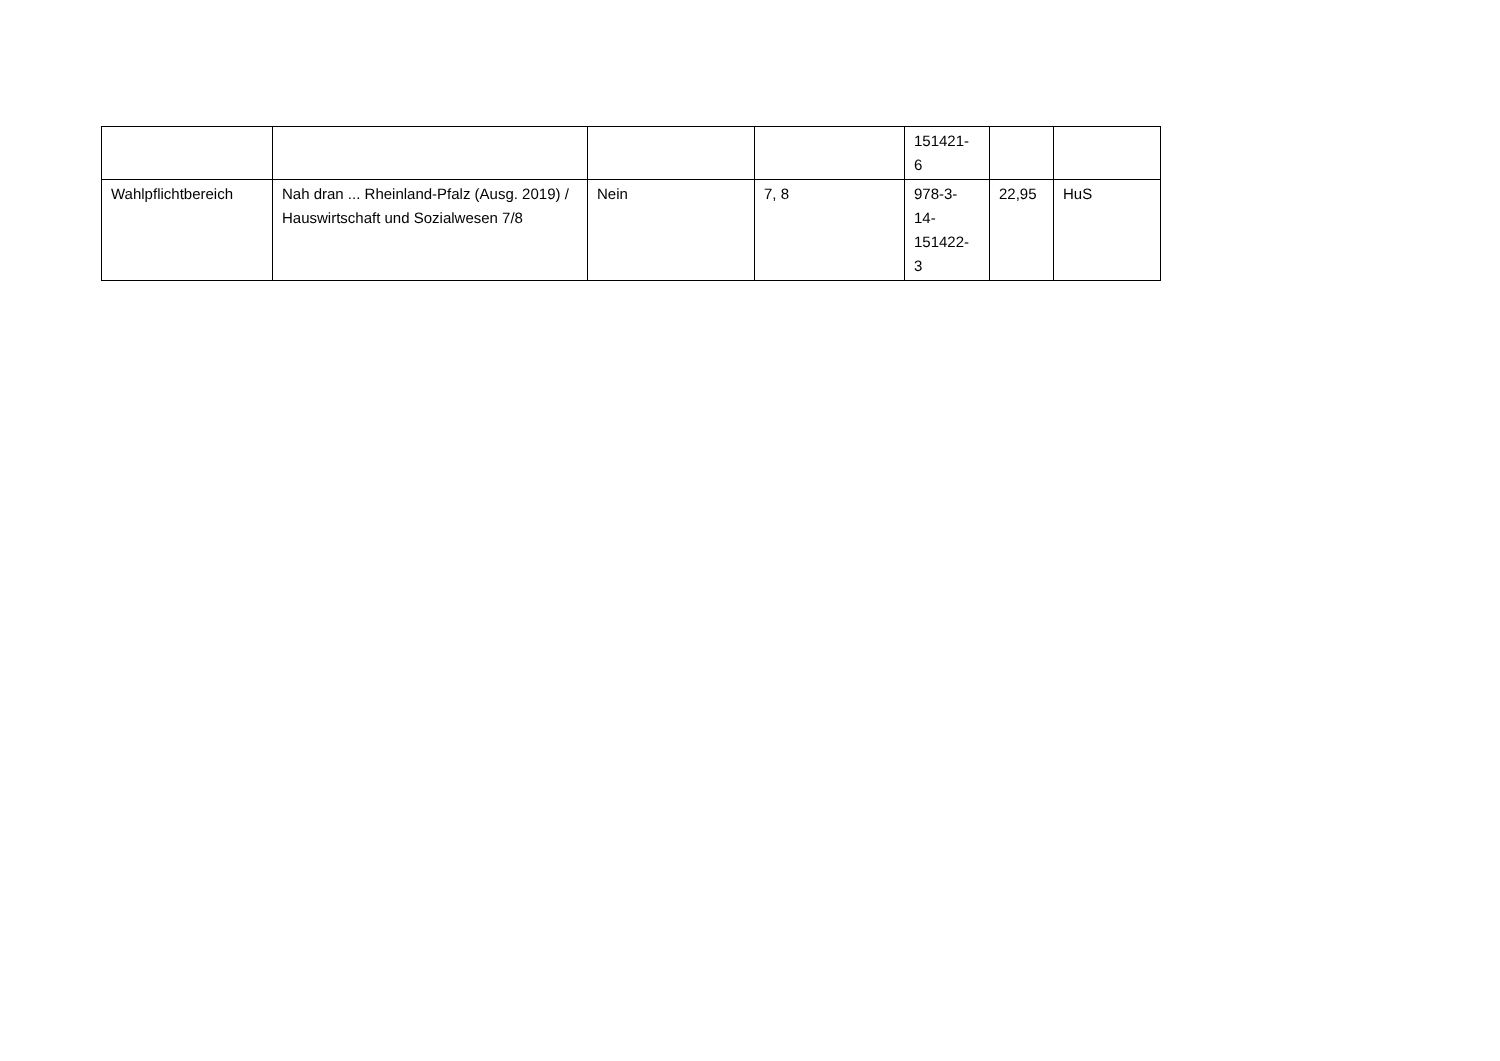| | | | | 151421- 6 | | |
| Wahlpflichtbereich | Nah dran ... Rheinland-Pfalz (Ausg. 2019) / Hauswirtschaft und Sozialwesen 7/8 | Nein | 7, 8 | 978-3- 14- 151422- 3 | 22,95 | HuS |